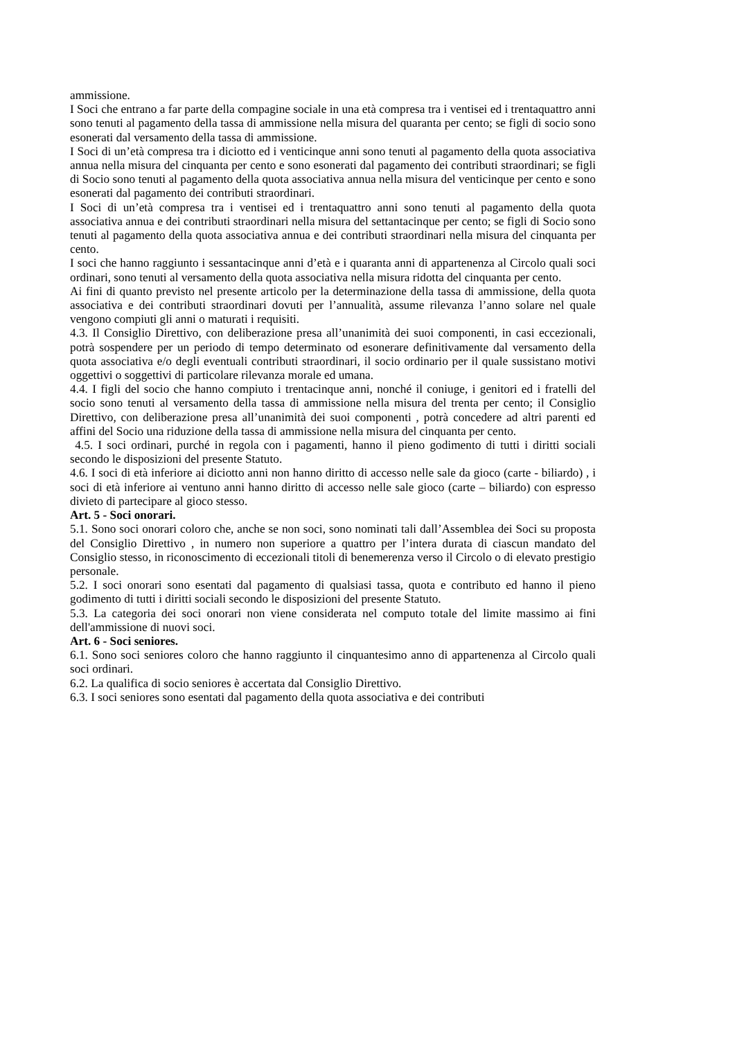ammissione.
I Soci che entrano a far parte della compagine sociale in una età compresa tra i ventisei ed i trentaquattro anni sono tenuti al pagamento della tassa di ammissione nella misura del quaranta per cento; se figli di socio sono esonerati dal versamento della tassa di ammissione.
I Soci di un’età compresa tra i diciotto ed i venticinque anni sono tenuti al pagamento della quota associativa annua nella misura del cinquanta per cento e sono esonerati dal pagamento dei contributi straordinari; se figli di Socio sono tenuti al pagamento della quota associativa annua nella misura del venticinque per cento e sono esonerati dal pagamento dei contributi straordinari.
I Soci di un’età compresa tra i ventisei ed i trentaquattro anni sono tenuti al pagamento della quota associativa annua e dei contributi straordinari nella misura del settantacinque per cento; se figli di Socio sono tenuti al pagamento della quota associativa annua e dei contributi straordinari nella misura del cinquanta per cento.
I soci che hanno raggiunto i sessantacinque anni d’età e i quaranta anni di appartenenza al Circolo quali soci ordinari, sono tenuti al versamento della quota associativa nella misura ridotta del cinquanta per cento.
Ai fini di quanto previsto nel presente articolo per la determinazione della tassa di ammissione, della quota associativa e dei contributi straordinari dovuti per l’annualità, assume rilevanza l’anno solare nel quale vengono compiuti gli anni o maturati i requisiti.
4.3. Il Consiglio Direttivo, con deliberazione presa all’unanimità dei suoi componenti, in casi eccezionali, potrà sospendere per un periodo di tempo determinato od esonerare definitivamente dal versamento della quota associativa e/o degli eventuali contributi straordinari, il socio ordinario per il quale sussistano motivi oggettivi o soggettivi di particolare rilevanza morale ed umana.
4.4. I figli del socio che hanno compiuto i trentacinque anni, nonché il coniuge, i genitori ed i fratelli del socio sono tenuti al versamento della tassa di ammissione nella misura del trenta per cento; il Consiglio Direttivo, con deliberazione presa all’unanimità dei suoi componenti , potrà concedere ad altri parenti ed affini del Socio una riduzione della tassa di ammissione nella misura del cinquanta per cento.
4.5. I soci ordinari, purché in regola con i pagamenti, hanno il pieno godimento di tutti i diritti sociali secondo le disposizioni del presente Statuto.
4.6. I soci di età inferiore ai diciotto anni non hanno diritto di accesso nelle sale da gioco (carte - biliardo) , i soci di età inferiore ai ventuno anni hanno diritto di accesso nelle sale gioco (carte – biliardo) con espresso divieto di partecipare al gioco stesso.
Art. 5 - Soci onorari.
5.1. Sono soci onorari coloro che, anche se non soci, sono nominati tali dall’Assemblea dei Soci su proposta del Consiglio Direttivo , in numero non superiore a quattro per l’intera durata di ciascun mandato del Consiglio stesso, in riconoscimento di eccezionali titoli di benemerenza verso il Circolo o di elevato prestigio personale.
5.2. I soci onorari sono esentati dal pagamento di qualsiasi tassa, quota e contributo ed hanno il pieno godimento di tutti i diritti sociali secondo le disposizioni del presente Statuto.
5.3. La categoria dei soci onorari non viene considerata nel computo totale del limite massimo ai fini dell'ammissione di nuovi soci.
Art. 6 - Soci seniores.
6.1. Sono soci seniores coloro che hanno raggiunto il cinquantesimo anno di appartenenza al Circolo quali soci ordinari.
6.2. La qualifica di socio seniores è accertata dal Consiglio Direttivo.
6.3. I soci seniores sono esentati dal pagamento della quota associativa e dei contributi